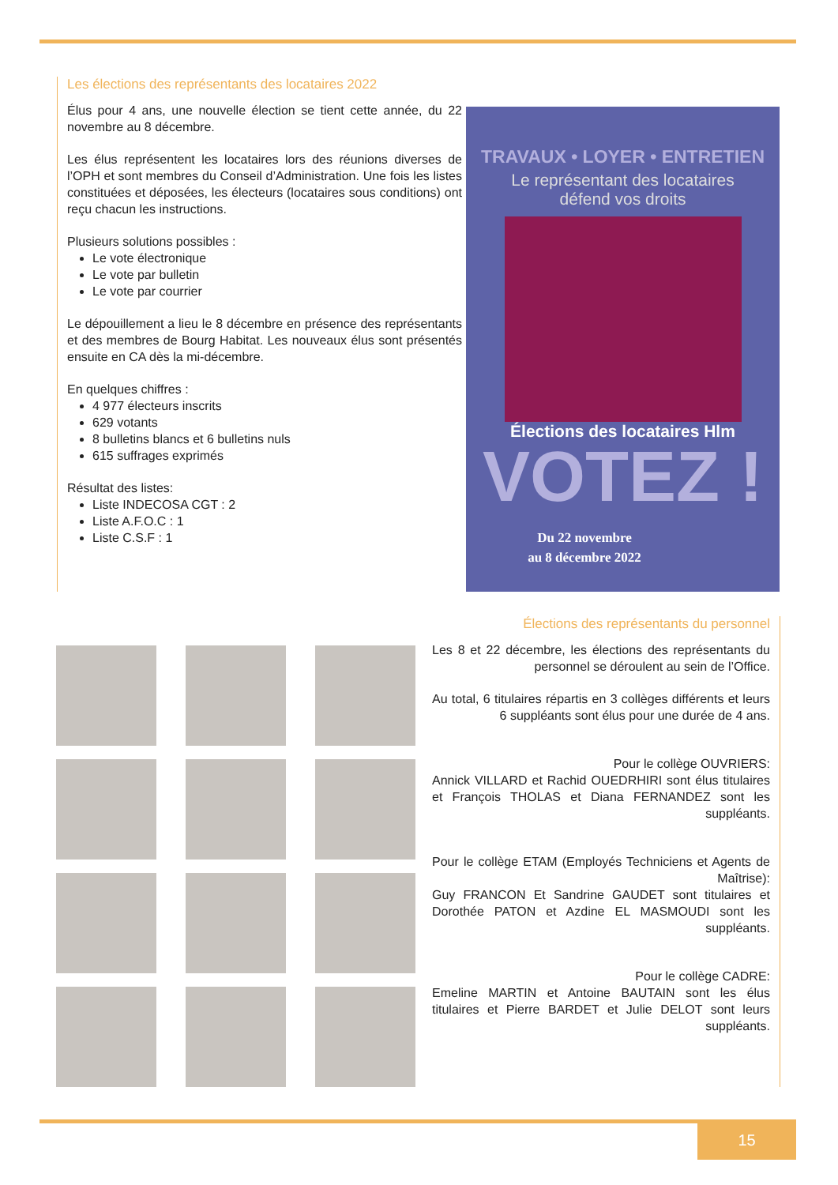Les élections des représentants des locataires 2022
Élus pour 4 ans, une nouvelle élection se tient cette année, du 22 novembre au 8 décembre.
Les élus représentent les locataires lors des réunions diverses de l’OPH et sont membres du Conseil d’Administration. Une fois les listes constituées et déposées, les électeurs (locataires sous conditions) ont reçu chacun les instructions.
Plusieurs solutions possibles :
Le vote électronique
Le vote par bulletin
Le vote par courrier
Le dépouillement a lieu le 8 décembre en présence des représentants et des membres de Bourg Habitat. Les nouveaux élus sont présentés ensuite en CA dès la mi-décembre.
En quelques chiffres :
4 977 électeurs inscrits
629 votants
8 bulletins blancs et 6 bulletins nuls
615 suffrages exprimés
Résultat des listes:
Liste INDECOSA CGT : 2
Liste A.F.O.C : 1
Liste C.S.F : 1
TRAVAUX • LOYER • ENTRETIEN
Le représentant des locataires
défend vos droits
Élections des locataires Hlm
VOTEZ !
Du 22 novembre
au 8 décembre 2022
Élections des représentants du personnel
Les 8 et 22 décembre, les élections des représentants du personnel se déroulent au sein de l’Office.
Au total, 6 titulaires répartis en 3 collèges différents et leurs 6 suppléants sont élus pour une durée de 4 ans.
Pour le collège OUVRIERS:
Annick VILLARD et Rachid OUEDRHIRI sont élus titulaires et François THOLAS et Diana FERNANDEZ sont les suppléants.
Pour le collège ETAM (Employés Techniciens et Agents de Maîtrise):
Guy FRANCON Et Sandrine GAUDET sont titulaires et Dorothée PATON et Azdine EL MASMOUDI sont les suppléants.
Pour le collège CADRE:
Emeline MARTIN et Antoine BAUTAIN sont les élus titulaires et Pierre BARDET et Julie DELOT sont leurs suppléants.
15